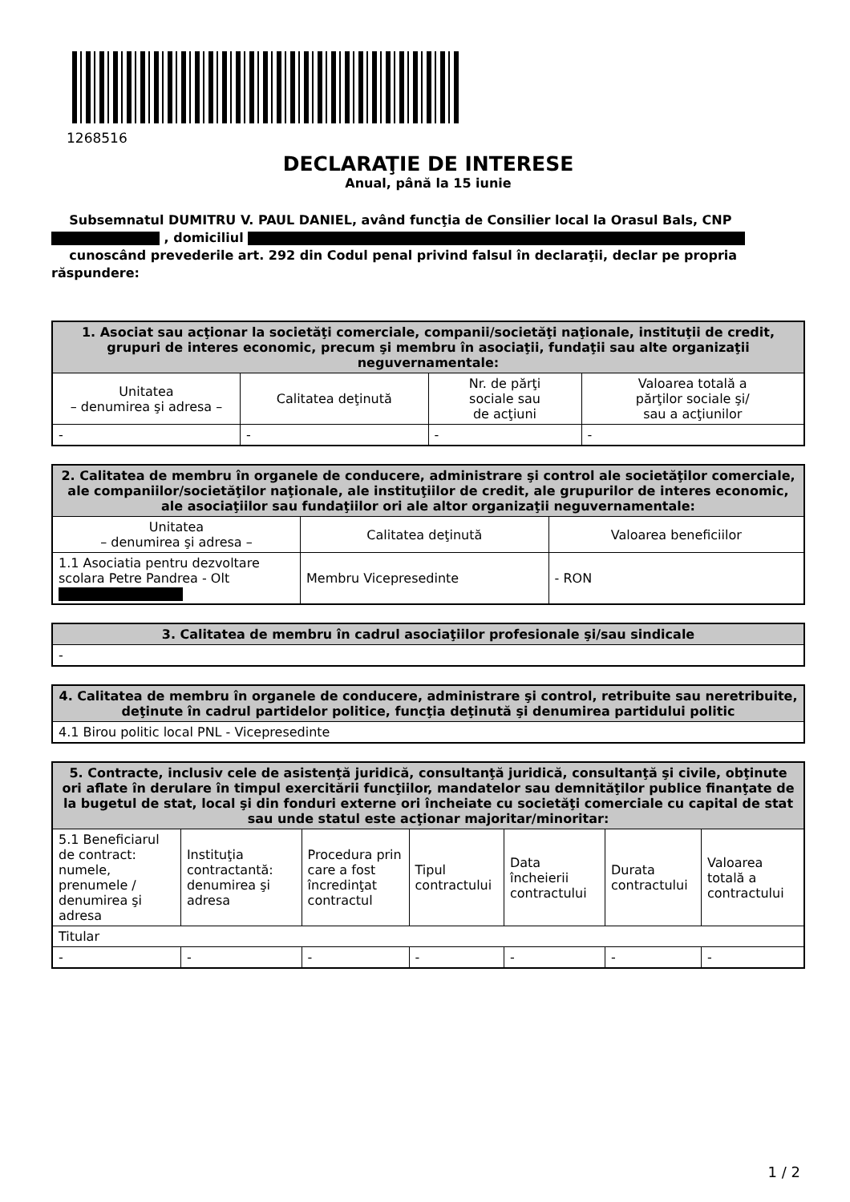1268516
DECLARAŢIE DE INTERESE
Anual, până la 15 iunie
Subsemnatul DUMITRU V. PAUL DANIEL, având funcţia de Consilier local la Orasul Bals, CNP , domiciliul
cunoscând prevederile art. 292 din Codul penal privind falsul în declaraţii, declar pe propria răspundere:
| 1. Asociat sau acţionar la societăţi comerciale, companii/societăţi naţionale, instituţii de credit, grupuri de interes economic, precum şi membru în asociaţii, fundaţii sau alte organizaţii neguvernamentale: | | | |
| --- | --- | --- | --- |
| Unitatea – denumirea şi adresa – | Calitatea deţinută | Nr. de părţi sociale sau de acţiuni | Valoarea totală a părţilor sociale şi/ sau a acţiunilor |
| - | - | - | - |
| 2. Calitatea de membru în organele de conducere, administrare şi control ale societăţilor comerciale, ale companiilor/societăţilor naţionale, ale instituţiilor de credit, ale grupurilor de interes economic, ale asociaţiilor sau fundaţiilor ori ale altor organizaţii neguvernamentale: | | |
| --- | --- | --- |
| Unitatea – denumirea şi adresa – | Calitatea deţinută | Valoarea beneficiilor |
| 1.1 Asociatia pentru dezvoltare scolara Petre Pandrea - Olt | Membru Vicepresedinte | - RON |
| 3. Calitatea de membru în cadrul asociaţiilor profesionale şi/sau sindicale |
| --- |
| - |
| 4. Calitatea de membru în organele de conducere, administrare şi control, retribuite sau neretribuite, deţinute în cadrul partidelor politice, funcţia deţinută şi denumirea partidului politic |
| --- |
| 4.1 Birou politic local PNL - Vicepresedinte |
| 5. Contracte, inclusiv cele de asistenţă juridică, consultanţă juridică, consultanţă şi civile, obţinute ori aflate în derulare în timpul exercitării funcţiilor, mandatelor sau demnităţilor publice finanţate de la bugetul de stat, local şi din fonduri externe ori încheiate cu societăţi comerciale cu capital de stat sau unde statul este acţionar majoritar/minoritar: | | | | | | |
| --- | --- | --- | --- | --- | --- | --- |
| 5.1 Beneficiarul de contract: numele, prenumele / denumirea şi adresa | Instituţia contractantă: denumirea şi adresa | Procedura prin care a fost încredinţat contractul | Tipul contractului | Data încheierii contractului | Durata contractului | Valoarea totală a contractului |
| Titular | | | | | | |
| - | - | - | - | - | - | - |
1 / 2